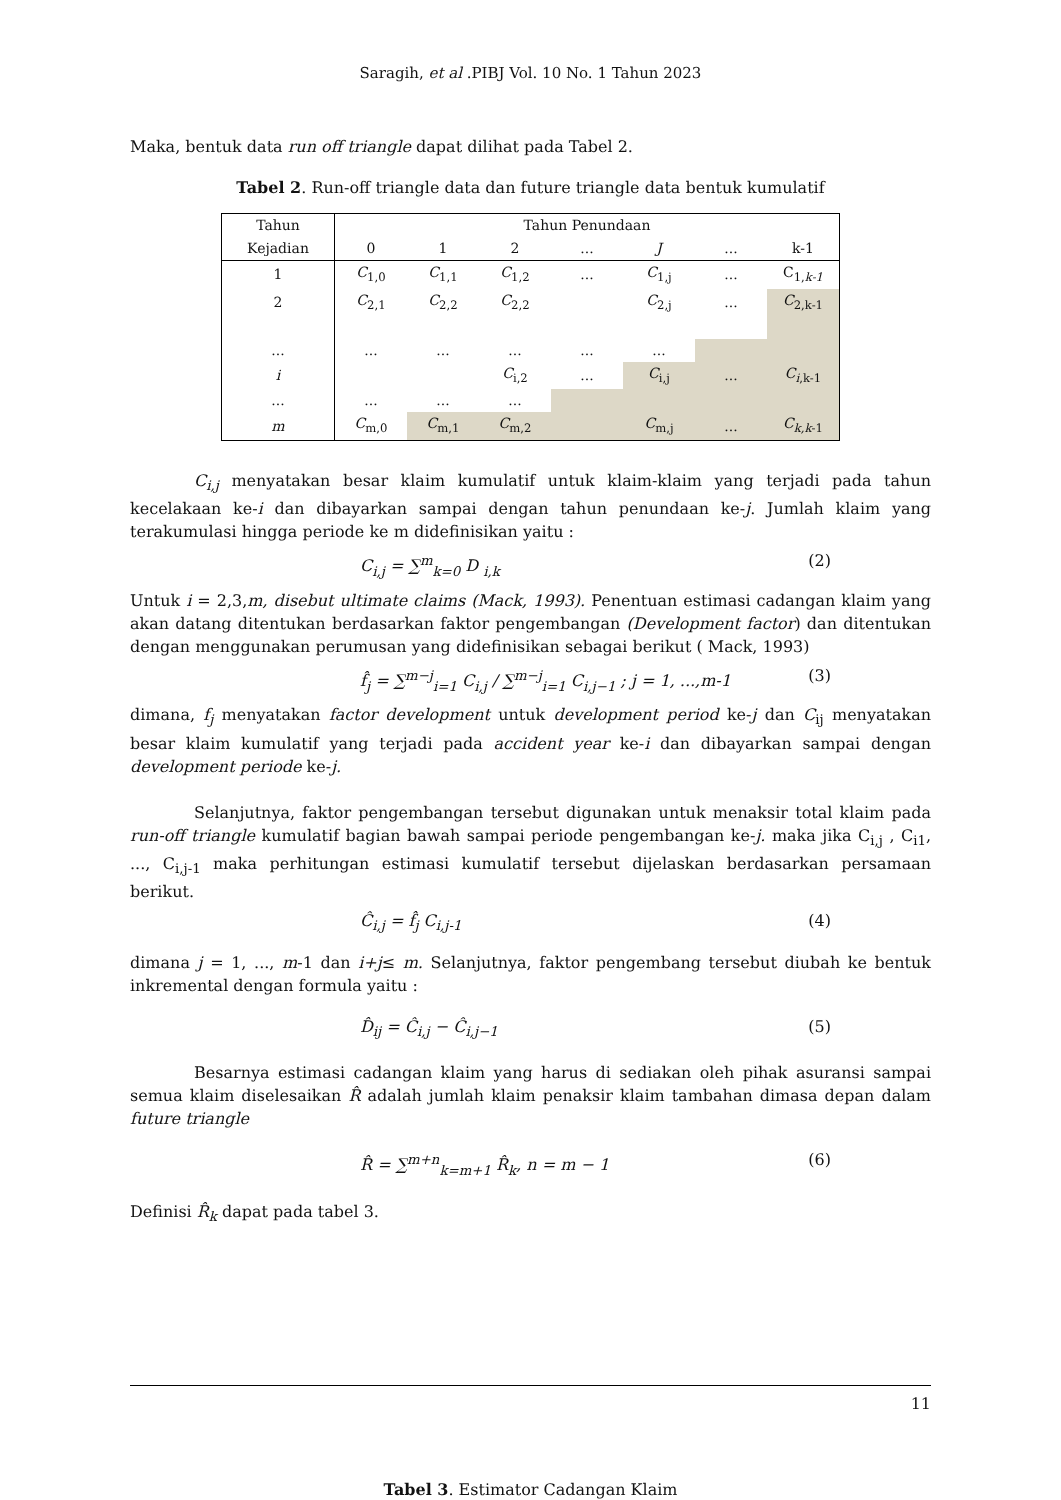Saragih, et al .PIBJ Vol. 10 No. 1 Tahun 2023
Maka, bentuk data run off triangle dapat dilihat pada Tabel 2.
Tabel 2. Run-off triangle data dan future triangle data bentuk kumulatif
| Tahun | Tahun Penundaan | | | | | | |
| Kejadian | 0 | 1 | 2 | ... | J | ... | k-1 |
| 1 | C<sub>1,0</sub> | C<sub>1,1</sub> | C<sub>1,2</sub> | ... | C<sub>1,j</sub> | ... | C<sub>1,k-1</sub> |
| 2 | C<sub>2,1</sub> | C<sub>2,2</sub> | C<sub>2,2</sub> | | C<sub>2,j</sub> | ... | C<sub>2,k-1</sub> |
| ... | ... | ... | ... | ... | ... | | |
| i | | | C<sub>i,2</sub> | ... | C<sub>i,j</sub> | ... | C<sub>i</sub><sub>,k-1</sub> |
| ... | ... | ... | ... | | | | |
| m | C<sub>m,0</sub> | C<sub>m,1</sub> | C<sub>m,2</sub> | | C<sub>m,j</sub> | ... | C<sub>k,k</sub><sub>-1</sub> |
C<sub>i,j</sub> menyatakan besar klaim kumulatif untuk klaim-klaim yang terjadi pada tahun kecelakaan ke-i dan dibayarkan sampai dengan tahun penundaan ke-j. Jumlah klaim yang terakumulasi hingga periode ke m didefinisikan yaitu :
C<sub>i,j</sub> = ∑<sup>m</sup><sub>k=0</sub> D <sub>i,k</sub> (2)
Untuk i = 2,3,m, disebut ultimate claims (Mack, 1993). Penentuan estimasi cadangan klaim yang akan datang ditentukan berdasarkan faktor pengembangan (Development factor) dan ditentukan dengan menggunakan perumusan yang didefinisikan sebagai berikut ( Mack, 1993)
f̂<sub>j</sub> = ∑<sup>m−j</sup><sub>i=1</sub> C<sub>i,j</sub> / ∑<sup>m−j</sup><sub>i=1</sub> C<sub>i,j−1</sub> ; j = 1, ...,m-1 (3)
dimana, f<sub>j</sub> menyatakan factor development untuk development period ke-j dan C<sub>ij</sub> menyatakan besar klaim kumulatif yang terjadi pada accident year ke-i dan dibayarkan sampai dengan development periode ke-j.
Selanjutnya, faktor pengembangan tersebut digunakan untuk menaksir total klaim pada run-off triangle kumulatif bagian bawah sampai periode pengembangan ke-j. maka jika C<sub>i,j</sub> , C<sub>i1</sub>, ..., C<sub>i,j-1</sub> maka perhitungan estimasi kumulatif tersebut dijelaskan berdasarkan persamaan berikut.
Ĉ<sub>i,j</sub> = f̂<sub>j</sub> C<sub>i,j-1</sub> (4)
dimana j = 1, ..., m-1 dan i+j≤ m. Selanjutnya, faktor pengembang tersebut diubah ke bentuk inkremental dengan formula yaitu :
D̂<sub>ij</sub> = Ĉ<sub>i,j</sub> − Ĉ<sub>i,j−1</sub> (5)
Besarnya estimasi cadangan klaim yang harus di sediakan oleh pihak asuransi sampai semua klaim diselesaikan R̂ adalah jumlah klaim penaksir klaim tambahan dimasa depan dalam future triangle
R̂ = ∑<sup>m+n</sup><sub>k=m+1</sub> R̂<sub>k</sub>, n = m − 1 (6)
Definisi R̂<sub>k</sub> dapat pada tabel 3.
Tabel 3. Estimator Cadangan Klaim
11